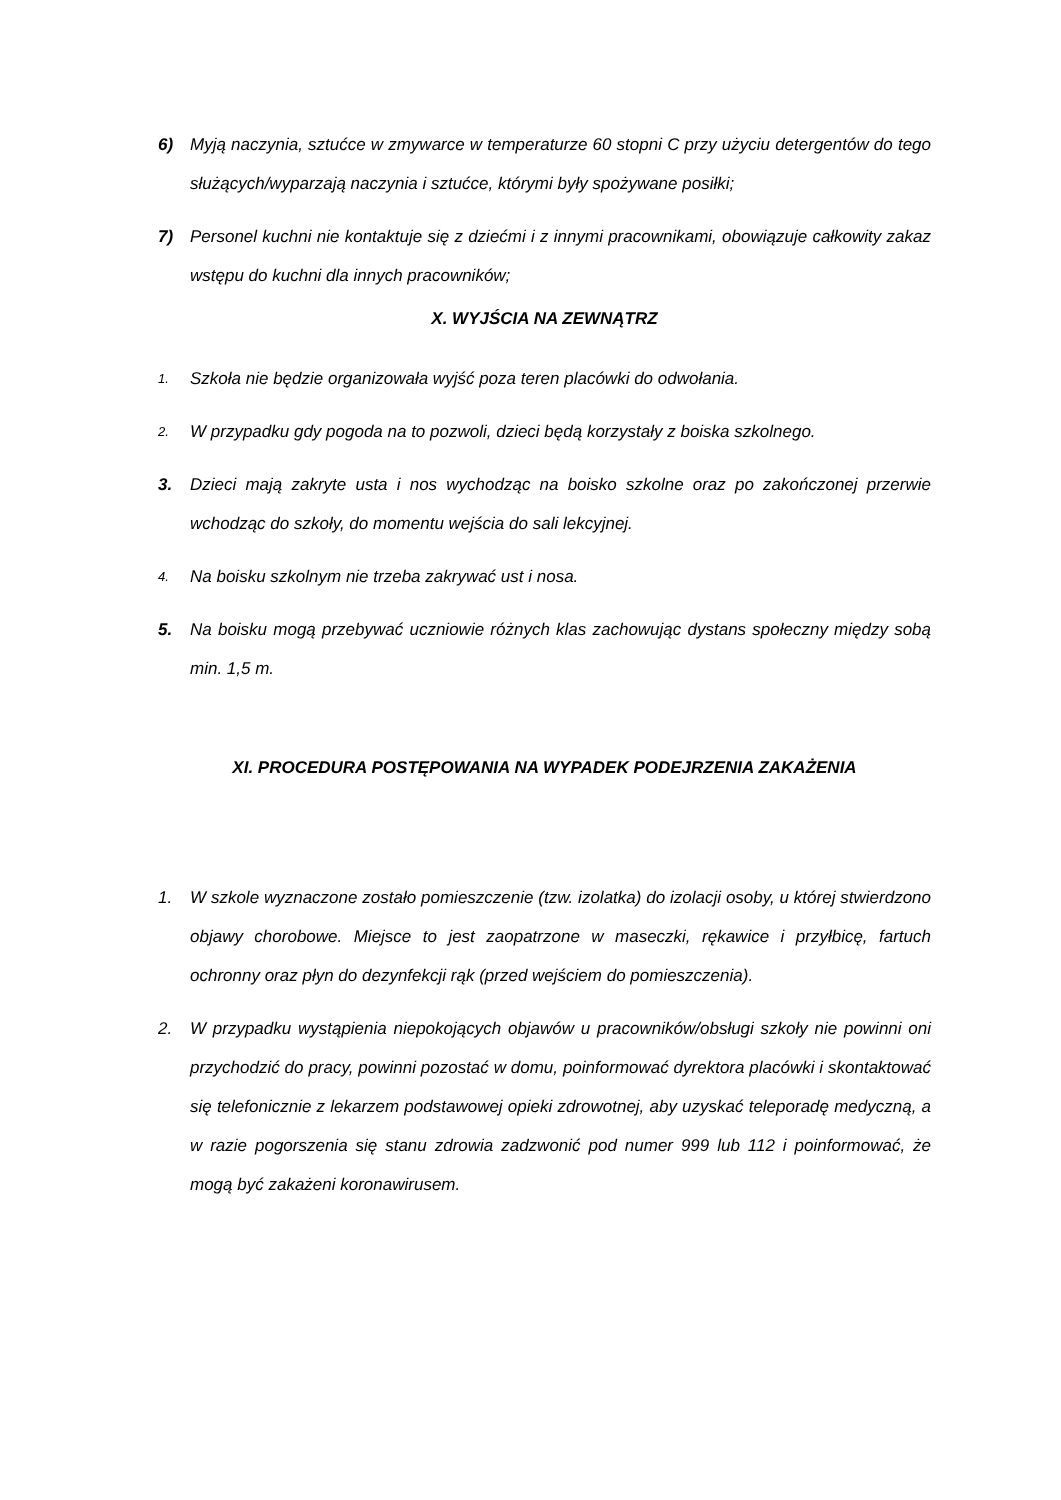6) Myją naczynia, sztućce w zmywarce w temperaturze 60 stopni C przy użyciu detergentów do tego służących/wyparzają naczynia i sztućce, którymi były spożywane posiłki;
7) Personel kuchni nie kontaktuje się z dziećmi i z innymi pracownikami, obowiązuje całkowity zakaz wstępu do kuchni dla innych pracowników;
X. WYJŚCIA NA ZEWNĄTRZ
1.
Szkoła nie będzie organizowała wyjść poza teren placówki do odwołania.
2.
W przypadku gdy pogoda na to pozwoli, dzieci będą korzystały z boiska szkolnego.
3. Dzieci mają zakryte usta i nos wychodząc na boisko szkolne oraz po zakończonej przerwie wchodząc do szkoły, do momentu wejścia do sali lekcyjnej.
4.
Na boisku szkolnym nie trzeba zakrywać ust i nosa.
5. Na boisku mogą przebywać uczniowie różnych klas zachowując dystans społeczny między sobą min. 1,5 m.
XI. PROCEDURA POSTĘPOWANIA NA WYPADEK PODEJRZENIA ZAKAŻENIA
1. W szkole wyznaczone zostało pomieszczenie (tzw. izolatka) do izolacji osoby, u której stwierdzono objawy chorobowe. Miejsce to jest zaopatrzone w maseczki, rękawice i przyłbicę, fartuch ochronny oraz płyn do dezynfekcji rąk (przed wejściem do pomieszczenia).
2. W przypadku wystąpienia niepokojących objawów u pracowników/obsługi szkoły nie powinni oni przychodzić do pracy, powinni pozostać w domu, poinformować dyrektora placówki i skontaktować się telefonicznie z lekarzem podstawowej opieki zdrowotnej, aby uzyskać teleporadę medyczną, a w razie pogorszenia się stanu zdrowia zadzwonić pod numer 999 lub 112 i poinformować, że mogą być zakażeni koronawirusem.